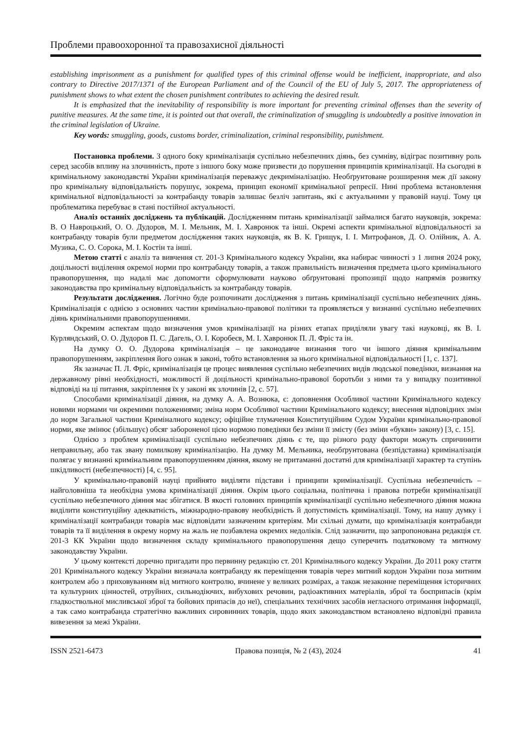Проблеми правоохоронної та правозахисної діяльності
establishing imprisonment as a punishment for qualified types of this criminal offense would be inefficient, inappropriate, and also contrary to Directive 2017/1371 of the European Parliament and of the Council of the EU of July 5, 2017. The appropriateness of punishment shows to what extent the chosen punishment contributes to achieving the desired result.
It is emphasized that the inevitability of responsibility is more important for preventing criminal offenses than the severity of punitive measures. At the same time, it is pointed out that overall, the criminalization of smuggling is undoubtedly a positive innovation in the criminal legislation of Ukraine.
Key words: smuggling, goods, customs border, criminalization, criminal responsibility, punishment.
Постановка проблеми. З одного боку криміналізація суспільно небезпечних діянь, без сумніву, відіграє позитивну роль серед засобів впливу на злочинність, проте з іншого боку може призвести до порушення принципів криміналізації. На сьогодні в кримінальному законодавстві України криміналізація переважує декриміналізацію. Необґрунтоване розширення меж дії закону про кримінальну відповідальність порушує, зокрема, принцип економії кримінальної репресії. Нині проблема встановлення кримінальної відповідальності за контрабанду товарів залишає безліч запитань, які є актуальними у правовій науці. Тому ця проблематика перебуває в стані постійної актуальності.
Аналіз останніх досліджень та публікацій. Дослідженням питань криміналізації займалися багато науковців, зокрема: В. О Навроцький, О. О. Дудоров, М. І. Мельник, М. І. Хавронюк та інші. Окремі аспекти кримінальної відповідальності за контрабанду товарів були предметом дослідження таких науковців, як В. К. Грищук, І. І. Митрофанов, Д. О. Олійник, А. А. Музика, С. О. Сорока, М. І. Костін та інші.
Метою статті є аналіз та вивчення ст. 201-3 Кримінального кодексу України, яка набирає чинності з 1 липня 2024 року, доцільності виділення окремої норми про контрабанду товарів, а також правильність визначення предмета цього кримінального правопорушення, що надалі має допомогти сформулювати науково обґрунтовані пропозиції щодо напрямів розвитку законодавства про кримінальну відповідальність за контрабанду товарів.
Результати дослідження. Логічно буде розпочинати дослідження з питань криміналізації суспільно небезпечних діянь. Криміналізація є однією з основних частин кримінально-правової політики та проявляється у визнанні суспільно небезпечних діянь кримінальними правопорушеннями.
Окремим аспектам щодо визначення умов криміналізації на різних етапах приділяли увагу такі науковці, як В. І. Курляндський, О. О. Дудоров П. С. Дагель, О. І. Коробеєв, М. І. Хавронюк П. Л. Фріс та ін.
На думку О. О. Дудорова криміналізація – це законодавче визнання того чи іншого діяння кримінальним правопорушенням, закріплення його ознак в законі, тобто встановлення за нього кримінальної відповідальності [1, с. 137].
Як зазначає П. Л. Фріс, криміналізація це процес виявлення суспільно небезпечних видів людської поведінки, визнання на державному рівні необхідності, можливості й доцільності кримінально-правової боротьби з ними та у випадку позитивної відповіді на ці питання, закріплення їх у законі як злочинів [2, с. 57].
Способами криміналізації діяння, на думку А. А. Вознюка, є: доповнення Особливої частини Кримінального кодексу новими нормами чи окремими положеннями; зміна норм Особливої частини Кримінального кодексу; внесення відповідних змін до норм Загальної частини Криміналного кодексу; офіційне тлумачення Конституційним Судом України кримінально-правової норми, яке змінює (збільшує) обсяг забороненої цією нормою поведінки без зміни її змісту (без зміни «букви» закону) [3, с. 15].
Однією з проблем криміналізації суспільно небезпечних діянь є те, що різного роду фактори можуть спричинити неправильну, або так звану помилкову криміналізацію. На думку М. Мельника, необґрунтована (безпідставна) криміналізація полягає у визнанні кримінальним правопорушенням діяння, якому не притаманні достатні для криміналізації характер та ступінь шкідливості (небезпечності) [4, с. 95].
У кримінально-правовій науці прийнято виділяти підстави і принципи криміналізації. Суспільна небезпечність – найголовніша та необхідна умова криміналізації діяння. Окрім цього соціальна, політична і правова потреби криміналізації суспільно небезпечного діяння має збігатися. В якості головних принципів криміналізації суспільно небезпечного діяння можна виділити конституційну адекватність, міжнародно-правову необхідність й допустимість криміналізації. Тому, на нашу думку і криміналізації контрабанди товарів має відповідати зазначеним критеріям. Ми схільні думати, що криміналізація контрабанди товарів та її виділення в окрему норму на жаль не позбавлена окремих недоліків. Слід зазначити, що запропонована редакція ст. 201-3 КК України щодо визначення складу кримінального правопорушення дещо суперечить податковому та митному законодавству України.
У цьому контексті доречно пригадати про первинну редакцію ст. 201 Криміналнього кодексу України. До 2011 року стаття 201 Кримінального кодексу України визначала контрабанду як переміщення товарів через митний кордон України поза митним контролем або з приховуванням від митного контролю, вчинене у великих розмірах, а також незаконне переміщення історичних та культурних цінностей, отруйних, сильнодіючих, вибухових речовин, радіоактивних матеріалів, зброї та боєприпасів (крім гладкоствольної мисливської зброї та бойових припасів до неї), спеціальних технічних засобів негласного отримання інформації, а так само контрабанда стратегічно важливих сировинних товарів, щодо яких законодавством встановлено відповідні правила вивезення за межі України.
ISSN 2521-6473 Правова позиція, № 2 (43), 2024 41